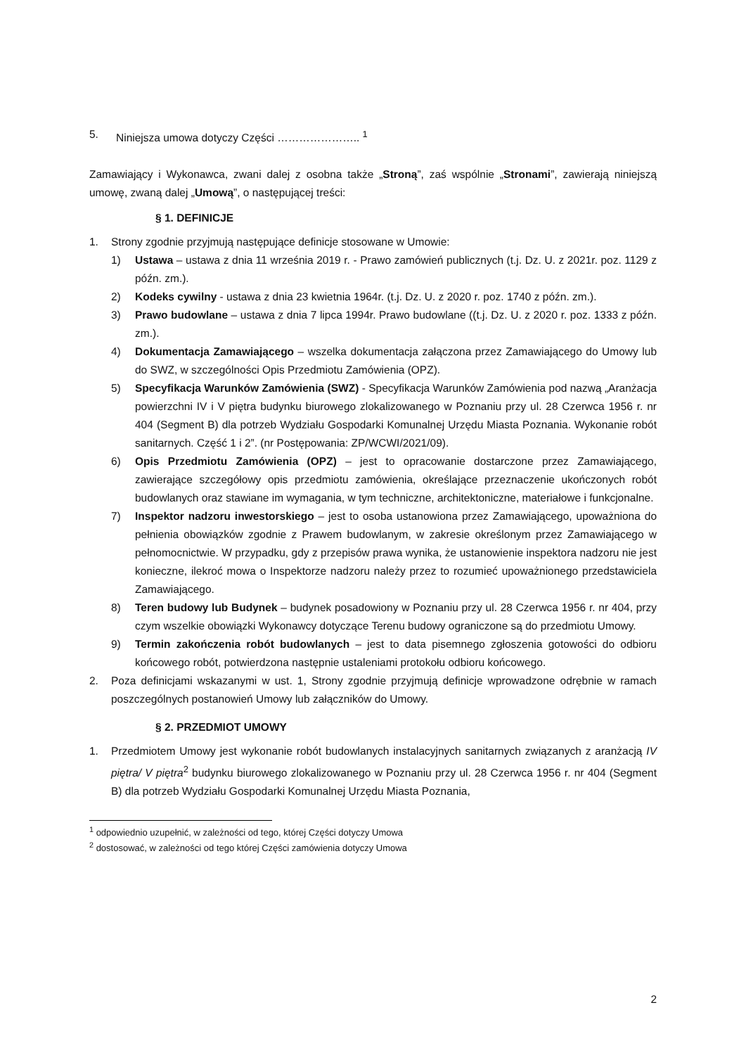5. Niniejsza umowa dotyczy Części ………………….. <sup>1</sup>
Zamawiający i Wykonawca, zwani dalej z osobna także „Stroną”, zaś wspólnie „Stronami”, zawierają niniejszą umowę, zwaną dalej „Umową”, o następującej treści:
§ 1. DEFINICJE
1. Strony zgodnie przyjmują następujące definicje stosowane w Umowie:
1) Ustawa – ustawa z dnia 11 września 2019 r. - Prawo zamówień publicznych (t.j. Dz. U. z 2021r. poz. 1129 z późn. zm.).
2) Kodeks cywilny - ustawa z dnia 23 kwietnia 1964r. (t.j. Dz. U. z 2020 r. poz. 1740 z późn. zm.).
3) Prawo budowlane – ustawa z dnia 7 lipca 1994r. Prawo budowlane ((t.j. Dz. U. z 2020 r. poz. 1333 z późn. zm.).
4) Dokumentacja Zamawiającego – wszelka dokumentacja załączona przez Zamawiającego do Umowy lub do SWZ, w szczególności Opis Przedmiotu Zamówienia (OPZ).
5) Specyfikacja Warunków Zamówienia (SWZ) - Specyfikacja Warunków Zamówienia pod nazwą „Aranżacja powierzchni IV i V piętra budynku biurowego zlokalizowanego w Poznaniu przy ul. 28 Czerwca 1956 r. nr 404 (Segment B) dla potrzeb Wydziału Gospodarki Komunalnej Urzędu Miasta Poznania. Wykonanie robót sanitarnych. Część 1 i 2”. (nr Postępowania: ZP/WCWI/2021/09).
6) Opis Przedmiotu Zamówienia (OPZ) – jest to opracowanie dostarczone przez Zamawiającego, zawierające szczegółowy opis przedmiotu zamówienia, określające przeznaczenie ukończonych robót budowlanych oraz stawiane im wymagania, w tym techniczne, architektoniczne, materiałowe i funkcjonalne.
7) Inspektor nadzoru inwestorskiego – jest to osoba ustanowiona przez Zamawiającego, upoważniona do pełnienia obowiązków zgodnie z Prawem budowlanym, w zakresie określonym przez Zamawiającego w pełnomocnictwie. W przypadku, gdy z przepisów prawa wynika, że ustanowienie inspektora nadzoru nie jest konieczne, ilekroć mowa o Inspektorze nadzoru należy przez to rozumieć upoważnionego przedstawiciela Zamawiającego.
8) Teren budowy lub Budynek – budynek posadowiony w Poznaniu przy ul. 28 Czerwca 1956 r. nr 404, przy czym wszelkie obowiązki Wykonawcy dotyczące Terenu budowy ograniczone są do przedmiotu Umowy.
9) Termin zakończenia robót budowlanych – jest to data pisemnego zgłoszenia gotowości do odbioru końcowego robót, potwierdzona następnie ustaleniami protokołu odbioru końcowego.
2. Poza definicjami wskazanymi w ust. 1, Strony zgodnie przyjmują definicje wprowadzone odrębnie w ramach poszczególnych postanowień Umowy lub załączników do Umowy.
§ 2. PRZEDMIOT UMOWY
1. Przedmiotem Umowy jest wykonanie robót budowlanych instalacyjnych sanitarnych związanych z aranżacją IV piętra/ V piętra<sup>2</sup> budynku biurowego zlokalizowanego w Poznaniu przy ul. 28 Czerwca 1956 r. nr 404 (Segment B) dla potrzeb Wydziału Gospodarki Komunalnej Urzędu Miasta Poznania,
<sup>1</sup> odpowiednio uzupełnić, w zależności od tego, której Części dotyczy Umowa
<sup>2</sup> dostosować, w zależności od tego której Części zamówienia dotyczy Umowa
2